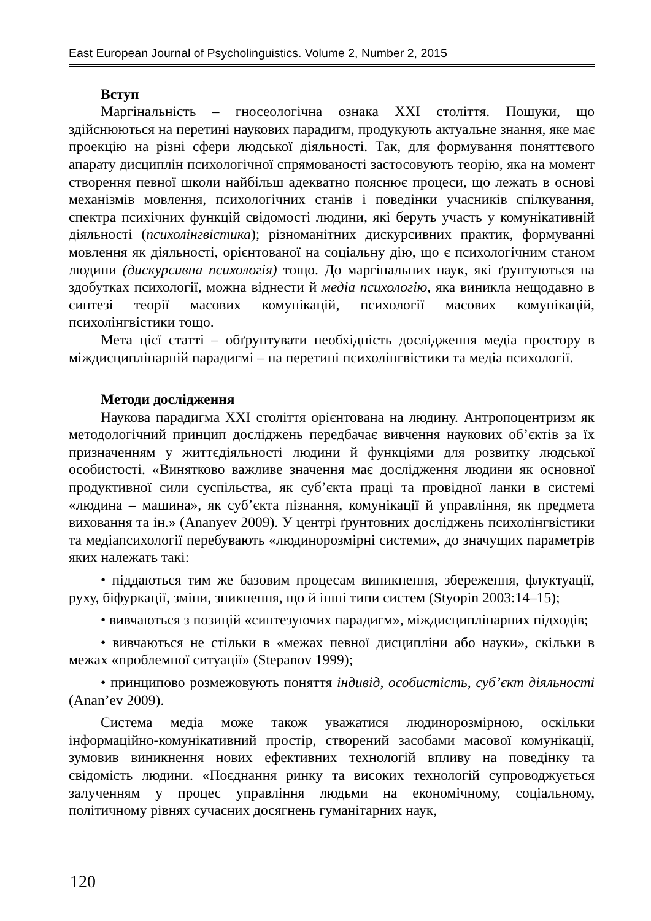East European Journal of Psycholinguistics. Volume 2, Number 2, 2015
Вступ
Маргінальність – гносеологічна ознака XXI століття. Пошуки, що здійснюються на перетині наукових парадигм, продукують актуальне знання, яке має проекцію на різні сфери людської діяльності. Так, для формування поняттєвого апарату дисциплін психологічної спрямованості застосовують теорію, яка на момент створення певної школи найбільш адекватно пояснює процеси, що лежать в основі механізмів мовлення, психологічних станів і поведінки учасників спілкування, спектра психічних функцій свідомості людини, які беруть участь у комунікативній діяльності (психолінгвістика); різноманітних дискурсивних практик, формуванні мовлення як діяльності, орієнтованої на соціальну дію, що є психологічним станом людини (дискурсивна психологія) тощо. До маргінальних наук, які ґрунтуються на здобутках психології, можна віднести й медіа психологію, яка виникла нещодавно в синтезі теорії масових комунікацій, психології масових комунікацій, психолінгвістики тощо.
Мета цієї статті – обґрунтувати необхідність дослідження медіа простору в міждисциплінарній парадигмі – на перетині психолінгвістики та медіа психології.
Методи дослідження
Наукова парадигма XXI століття орієнтована на людину. Антропоцентризм як методологічний принцип досліджень передбачає вивчення наукових об’єктів за їх призначенням у життєдіяльності людини й функціями для розвитку людської особистості. «Винятково важливе значення має дослідження людини як основної продуктивної сили суспільства, як суб’єкта праці та провідної ланки в системі «людина – машина», як суб’єкта пізнання, комунікації й управління, як предмета виховання та ін.» (Ananyev 2009). У центрі ґрунтовних досліджень психолінгвістики та медіапсихології перебувають «людинорозмірні системи», до значущих параметрів яких належать такі:
• піддаються тим же базовим процесам виникнення, збереження, флуктуації, руху, біфуркації, зміни, зникнення, що й інші типи систем (Styopin 2003:14–15);
• вивчаються з позицій «синтезуючих парадигм», міждисциплінарних підходів;
• вивчаються не стільки в «межах певної дисципліни або науки», скільки в межах «проблемної ситуації» (Stepanov 1999);
• принципово розмежовують поняття індивід, особистість, суб’єкт діяльності (Anan’ev 2009).
Система медіа може також уважатися людинорозмірною, оскільки інформаційно-комунікативний простір, створений засобами масової комунікації, зумовив виникнення нових ефективних технологій впливу на поведінку та свідомість людини. «Поєднання ринку та високих технологій супроводжується залученням у процес управління людьми на економічному, соціальному, політичному рівнях сучасних досягнень гуманітарних наук,
120